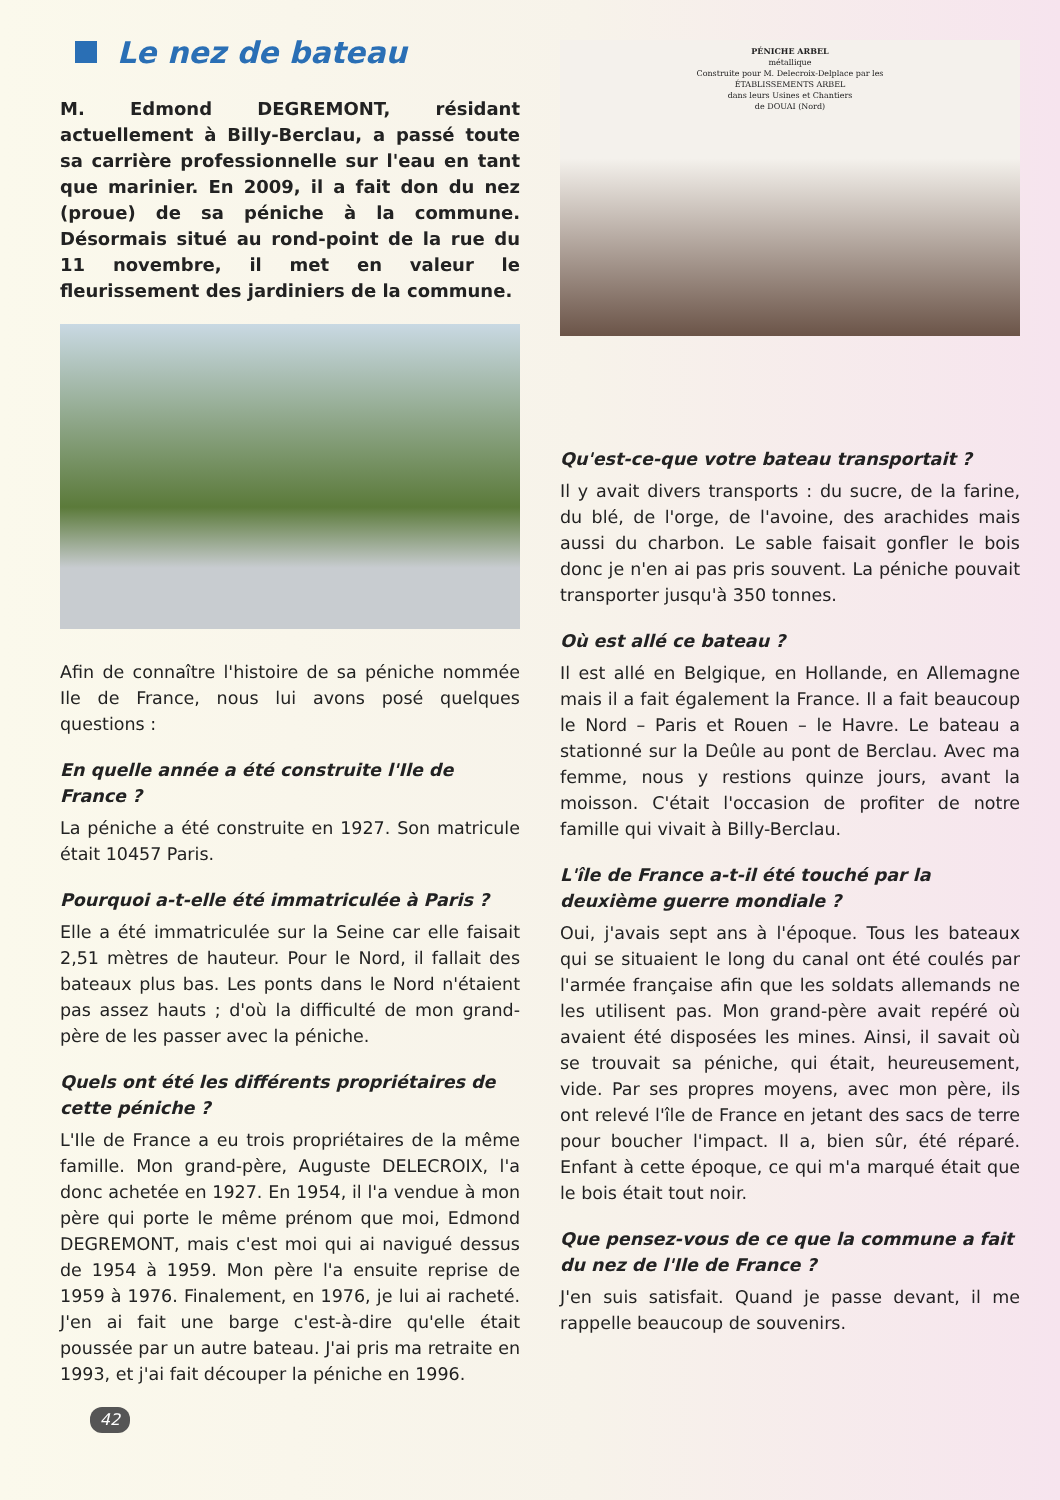Le nez de bateau
M. Edmond DEGREMONT, résidant actuellement à Billy-Berclau, a passé toute sa carrière professionnelle sur l'eau en tant que marinier. En 2009, il a fait don du nez (proue) de sa péniche à la commune. Désormais situé au rond-point de la rue du 11 novembre, il met en valeur le fleurissement des jardiniers de la commune.
Afin de connaître l'histoire de sa péniche nommée Ile de France, nous lui avons posé quelques questions :
En quelle année a été construite l'Ile de France ?
La péniche a été construite en 1927. Son matricule était 10457 Paris.
Pourquoi a-t-elle été immatriculée à Paris ?
Elle a été immatriculée sur la Seine car elle faisait 2,51 mètres de hauteur. Pour le Nord, il fallait des bateaux plus bas. Les ponts dans le Nord n'étaient pas assez hauts ; d'où la difficulté de mon grand-père de les passer avec la péniche.
Quels ont été les différents propriétaires de cette péniche ?
L'Ile de France a eu trois propriétaires de la même famille. Mon grand-père, Auguste DELECROIX, l'a donc achetée en 1927. En 1954, il l'a vendue à mon père qui porte le même prénom que moi, Edmond DEGREMONT, mais c'est moi qui ai navigué dessus de 1954 à 1959. Mon père l'a ensuite reprise de 1959 à 1976. Finalement, en 1976, je lui ai racheté. J'en ai fait une barge c'est-à-dire qu'elle était poussée par un autre bateau. J'ai pris ma retraite en 1993, et j'ai fait découper la péniche en 1996.
42
PÉNICHE ARBEL
métallique
Construite pour M. Delecroix-Delplace par les
ÉTABLISSEMENTS ARBEL
dans leurs Usines et Chantiers
de DOUAI (Nord)
Qu'est-ce-que votre bateau transportait ?
Il y avait divers transports : du sucre, de la farine, du blé, de l'orge, de l'avoine, des arachides mais aussi du charbon. Le sable faisait gonfler le bois donc je n'en ai pas pris souvent. La péniche pouvait transporter jusqu'à 350 tonnes.
Où est allé ce bateau ?
Il est allé en Belgique, en Hollande, en Allemagne mais il a fait également la France. Il a fait beaucoup le Nord – Paris et Rouen – le Havre. Le bateau a stationné sur la Deûle au pont de Berclau. Avec ma femme, nous y restions quinze jours, avant la moisson. C'était l'occasion de profiter de notre famille qui vivait à Billy-Berclau.
L'île de France a-t-il été touché par la deuxième guerre mondiale ?
Oui, j'avais sept ans à l'époque. Tous les bateaux qui se situaient le long du canal ont été coulés par l'armée française afin que les soldats allemands ne les utilisent pas. Mon grand-père avait repéré où avaient été disposées les mines. Ainsi, il savait où se trouvait sa péniche, qui était, heureusement, vide. Par ses propres moyens, avec mon père, ils ont relevé l'île de France en jetant des sacs de terre pour boucher l'impact. Il a, bien sûr, été réparé. Enfant à cette époque, ce qui m'a marqué était que le bois était tout noir.
Que pensez-vous de ce que la commune a fait du nez de l'Ile de France ?
J'en suis satisfait. Quand je passe devant, il me rappelle beaucoup de souvenirs.